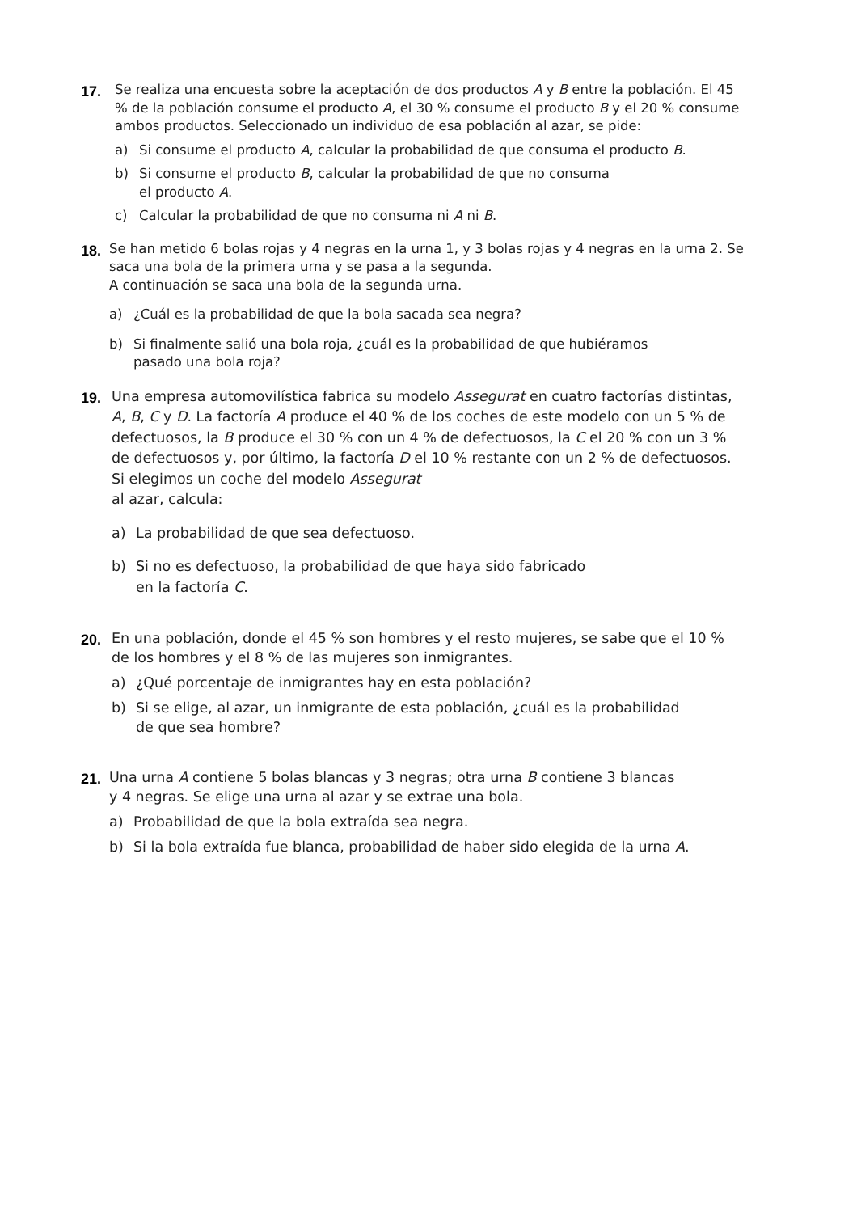17. Se realiza una encuesta sobre la aceptación de dos productos A y B entre la población. El 45 % de la población consume el producto A, el 30 % consume el producto B y el 20 % consume ambos productos. Seleccionado un individuo de esa población al azar, se pide:
a) Si consume el producto A, calcular la probabilidad de que consuma el producto B.
b) Si consume el producto B, calcular la probabilidad de que no consuma
el producto A.
c) Calcular la probabilidad de que no consuma ni A ni B.
18. Se han metido 6 bolas rojas y 4 negras en la urna 1, y 3 bolas rojas y 4 negras en la urna 2. Se saca una bola de la primera urna y se pasa a la segunda.
A continuación se saca una bola de la segunda urna.
a) ¿Cuál es la probabilidad de que la bola sacada sea negra?
b) Si finalmente salió una bola roja, ¿cuál es la probabilidad de que hubiéramos
pasado una bola roja?
19. Una empresa automovilística fabrica su modelo Assegurat en cuatro factorías distintas, A, B, C y D. La factoría A produce el 40 % de los coches de este modelo con un 5 % de defectuosos, la B produce el 30 % con un 4 % de defectuosos, la C el 20 % con un 3 % de defectuosos y, por último, la factoría D el 10 % restante con un 2 % de defectuosos. Si elegimos un coche del modelo Assegurat
al azar, calcula:
a) La probabilidad de que sea defectuoso.
b) Si no es defectuoso, la probabilidad de que haya sido fabricado
en la factoría C.
20. En una población, donde el 45 % son hombres y el resto mujeres, se sabe que el 10 % de los hombres y el 8 % de las mujeres son inmigrantes.
a) ¿Qué porcentaje de inmigrantes hay en esta población?
b) Si se elige, al azar, un inmigrante de esta población, ¿cuál es la probabilidad
de que sea hombre?
21. Una urna A contiene 5 bolas blancas y 3 negras; otra urna B contiene 3 blancas
y 4 negras. Se elige una urna al azar y se extrae una bola.
a) Probabilidad de que la bola extraída sea negra.
b) Si la bola extraída fue blanca, probabilidad de haber sido elegida de la urna A.